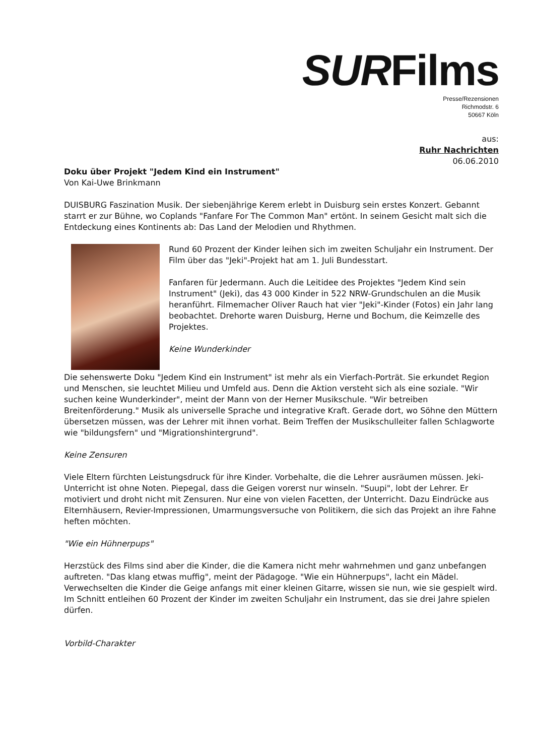SURFilms
Presse/Rezensionen
Richmodstr. 6
50667 Köln
aus:
Ruhr Nachrichten
06.06.2010
Doku über Projekt "Jedem Kind ein Instrument"
Von Kai-Uwe Brinkmann
DUISBURG Faszination Musik. Der siebenjährige Kerem erlebt in Duisburg sein erstes Konzert. Gebannt starrt er zur Bühne, wo Coplands "Fanfare For The Common Man" ertönt. In seinem Gesicht malt sich die Entdeckung eines Kontinents ab: Das Land der Melodien und Rhythmen.
Rund 60 Prozent der Kinder leihen sich im zweiten Schuljahr ein Instrument. Der Film über das "Jeki"-Projekt hat am 1. Juli Bundesstart.
Fanfaren für Jedermann. Auch die Leitidee des Projektes "Jedem Kind sein Instrument" (Jeki), das 43 000 Kinder in 522 NRW-Grundschulen an die Musik heranführt. Filmemacher Oliver Rauch hat vier "Jeki"-Kinder (Fotos) ein Jahr lang beobachtet. Drehorte waren Duisburg, Herne und Bochum, die Keimzelle des Projektes.
Keine Wunderkinder
Die sehenswerte Doku "Jedem Kind ein Instrument" ist mehr als ein Vierfach-Porträt. Sie erkundet Region und Menschen, sie leuchtet Milieu und Umfeld aus. Denn die Aktion versteht sich als eine soziale. "Wir suchen keine Wunderkinder", meint der Mann von der Herner Musikschule. "Wir betreiben Breitenförderung." Musik als universelle Sprache und integrative Kraft. Gerade dort, wo Söhne den Müttern übersetzen müssen, was der Lehrer mit ihnen vorhat. Beim Treffen der Musikschulleiter fallen Schlagworte wie "bildungsfern" und "Migrationshintergrund".
Keine Zensuren
Viele Eltern fürchten Leistungsdruck für ihre Kinder. Vorbehalte, die die Lehrer ausräumen müssen. Jeki-Unterricht ist ohne Noten. Piepegal, dass die Geigen vorerst nur winseln. "Suupi", lobt der Lehrer. Er motiviert und droht nicht mit Zensuren. Nur eine von vielen Facetten, der Unterricht. Dazu Eindrücke aus Elternhäusern, Revier-Impressionen, Umarmungsversuche von Politikern, die sich das Projekt an ihre Fahne heften möchten.
"Wie ein Hühnerpups"
Herzstück des Films sind aber die Kinder, die die Kamera nicht mehr wahrnehmen und ganz unbefangen auftreten. "Das klang etwas muffig", meint der Pädagoge. "Wie ein Hühnerpups", lacht ein Mädel. Verwechselten die Kinder die Geige anfangs mit einer kleinen Gitarre, wissen sie nun, wie sie gespielt wird. Im Schnitt entleihen 60 Prozent der Kinder im zweiten Schuljahr ein Instrument, das sie drei Jahre spielen dürfen.
Vorbild-Charakter